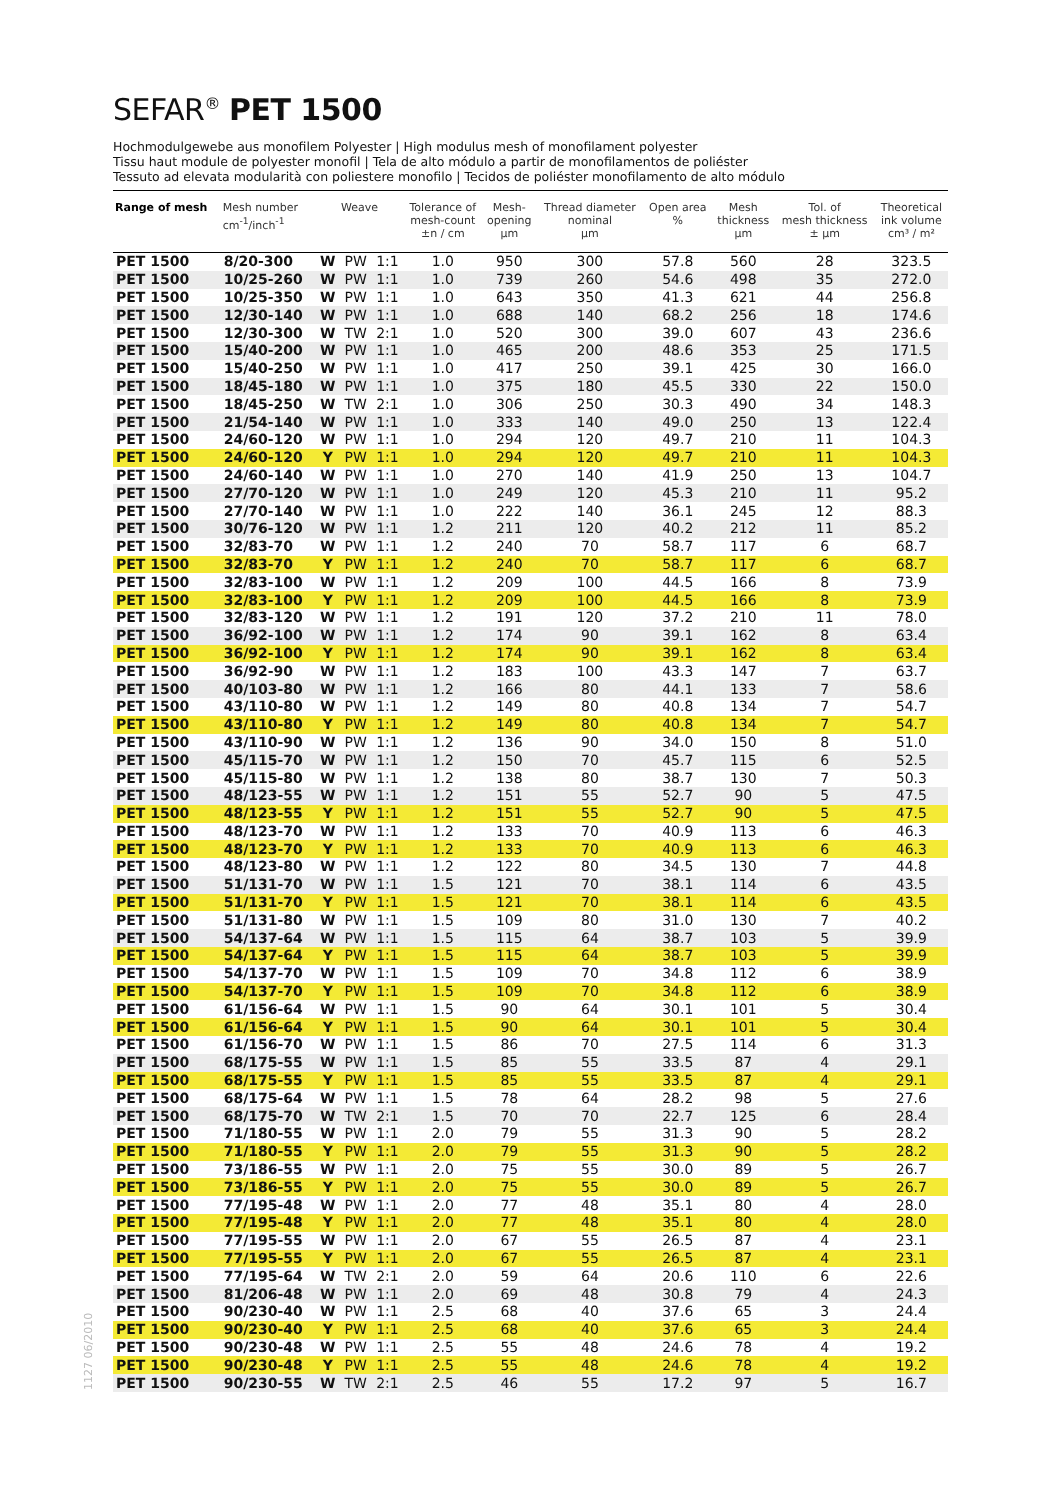SEFAR<sup>®</sup> PET 1500
Hochmodulgewebe aus monofilem Polyester | High modulus mesh of monofilament polyester
Tissu haut module de polyester monofil | Tela de alto módulo a partir de monofilamentos de poliéster
Tessuto ad elevata modularità con poliestere monofilo | Tecidos de poliéster monofilamento de alto módulo
| Range of mesh | Mesh number cm<sup>-1</sup>/inch<sup>-1</sup> | Weave | | | Tolerance of mesh-count ±n / cm | Mesh- opening µm | Thread diameter nominal µm | Open area % | Mesh thickness µm | Tol. of mesh thickness ± µm | Theoretical ink volume cm³ / m² |
| --- | --- | --- | --- | --- | --- | --- | --- | --- | --- | --- | --- |
| PET 1500 | 8/20-300 | W | PW | 1:1 | 1.0 | 950 | 300 | 57.8 | 560 | 28 | 323.5 |
| PET 1500 | 10/25-260 | W | PW | 1:1 | 1.0 | 739 | 260 | 54.6 | 498 | 35 | 272.0 |
| PET 1500 | 10/25-350 | W | PW | 1:1 | 1.0 | 643 | 350 | 41.3 | 621 | 44 | 256.8 |
| PET 1500 | 12/30-140 | W | PW | 1:1 | 1.0 | 688 | 140 | 68.2 | 256 | 18 | 174.6 |
| PET 1500 | 12/30-300 | W | TW | 2:1 | 1.0 | 520 | 300 | 39.0 | 607 | 43 | 236.6 |
| PET 1500 | 15/40-200 | W | PW | 1:1 | 1.0 | 465 | 200 | 48.6 | 353 | 25 | 171.5 |
| PET 1500 | 15/40-250 | W | PW | 1:1 | 1.0 | 417 | 250 | 39.1 | 425 | 30 | 166.0 |
| PET 1500 | 18/45-180 | W | PW | 1:1 | 1.0 | 375 | 180 | 45.5 | 330 | 22 | 150.0 |
| PET 1500 | 18/45-250 | W | TW | 2:1 | 1.0 | 306 | 250 | 30.3 | 490 | 34 | 148.3 |
| PET 1500 | 21/54-140 | W | PW | 1:1 | 1.0 | 333 | 140 | 49.0 | 250 | 13 | 122.4 |
| PET 1500 | 24/60-120 | W | PW | 1:1 | 1.0 | 294 | 120 | 49.7 | 210 | 11 | 104.3 |
| PET 1500 | 24/60-120 | Y | PW | 1:1 | 1.0 | 294 | 120 | 49.7 | 210 | 11 | 104.3 |
| PET 1500 | 24/60-140 | W | PW | 1:1 | 1.0 | 270 | 140 | 41.9 | 250 | 13 | 104.7 |
| PET 1500 | 27/70-120 | W | PW | 1:1 | 1.0 | 249 | 120 | 45.3 | 210 | 11 | 95.2 |
| PET 1500 | 27/70-140 | W | PW | 1:1 | 1.0 | 222 | 140 | 36.1 | 245 | 12 | 88.3 |
| PET 1500 | 30/76-120 | W | PW | 1:1 | 1.2 | 211 | 120 | 40.2 | 212 | 11 | 85.2 |
| PET 1500 | 32/83-70 | W | PW | 1:1 | 1.2 | 240 | 70 | 58.7 | 117 | 6 | 68.7 |
| PET 1500 | 32/83-70 | Y | PW | 1:1 | 1.2 | 240 | 70 | 58.7 | 117 | 6 | 68.7 |
| PET 1500 | 32/83-100 | W | PW | 1:1 | 1.2 | 209 | 100 | 44.5 | 166 | 8 | 73.9 |
| PET 1500 | 32/83-100 | Y | PW | 1:1 | 1.2 | 209 | 100 | 44.5 | 166 | 8 | 73.9 |
| PET 1500 | 32/83-120 | W | PW | 1:1 | 1.2 | 191 | 120 | 37.2 | 210 | 11 | 78.0 |
| PET 1500 | 36/92-100 | W | PW | 1:1 | 1.2 | 174 | 90 | 39.1 | 162 | 8 | 63.4 |
| PET 1500 | 36/92-100 | Y | PW | 1:1 | 1.2 | 174 | 90 | 39.1 | 162 | 8 | 63.4 |
| PET 1500 | 36/92-90 | W | PW | 1:1 | 1.2 | 183 | 100 | 43.3 | 147 | 7 | 63.7 |
| PET 1500 | 40/103-80 | W | PW | 1:1 | 1.2 | 166 | 80 | 44.1 | 133 | 7 | 58.6 |
| PET 1500 | 43/110-80 | W | PW | 1:1 | 1.2 | 149 | 80 | 40.8 | 134 | 7 | 54.7 |
| PET 1500 | 43/110-80 | Y | PW | 1:1 | 1.2 | 149 | 80 | 40.8 | 134 | 7 | 54.7 |
| PET 1500 | 43/110-90 | W | PW | 1:1 | 1.2 | 136 | 90 | 34.0 | 150 | 8 | 51.0 |
| PET 1500 | 45/115-70 | W | PW | 1:1 | 1.2 | 150 | 70 | 45.7 | 115 | 6 | 52.5 |
| PET 1500 | 45/115-80 | W | PW | 1:1 | 1.2 | 138 | 80 | 38.7 | 130 | 7 | 50.3 |
| PET 1500 | 48/123-55 | W | PW | 1:1 | 1.2 | 151 | 55 | 52.7 | 90 | 5 | 47.5 |
| PET 1500 | 48/123-55 | Y | PW | 1:1 | 1.2 | 151 | 55 | 52.7 | 90 | 5 | 47.5 |
| PET 1500 | 48/123-70 | W | PW | 1:1 | 1.2 | 133 | 70 | 40.9 | 113 | 6 | 46.3 |
| PET 1500 | 48/123-70 | Y | PW | 1:1 | 1.2 | 133 | 70 | 40.9 | 113 | 6 | 46.3 |
| PET 1500 | 48/123-80 | W | PW | 1:1 | 1.2 | 122 | 80 | 34.5 | 130 | 7 | 44.8 |
| PET 1500 | 51/131-70 | W | PW | 1:1 | 1.5 | 121 | 70 | 38.1 | 114 | 6 | 43.5 |
| PET 1500 | 51/131-70 | Y | PW | 1:1 | 1.5 | 121 | 70 | 38.1 | 114 | 6 | 43.5 |
| PET 1500 | 51/131-80 | W | PW | 1:1 | 1.5 | 109 | 80 | 31.0 | 130 | 7 | 40.2 |
| PET 1500 | 54/137-64 | W | PW | 1:1 | 1.5 | 115 | 64 | 38.7 | 103 | 5 | 39.9 |
| PET 1500 | 54/137-64 | Y | PW | 1:1 | 1.5 | 115 | 64 | 38.7 | 103 | 5 | 39.9 |
| PET 1500 | 54/137-70 | W | PW | 1:1 | 1.5 | 109 | 70 | 34.8 | 112 | 6 | 38.9 |
| PET 1500 | 54/137-70 | Y | PW | 1:1 | 1.5 | 109 | 70 | 34.8 | 112 | 6 | 38.9 |
| PET 1500 | 61/156-64 | W | PW | 1:1 | 1.5 | 90 | 64 | 30.1 | 101 | 5 | 30.4 |
| PET 1500 | 61/156-64 | Y | PW | 1:1 | 1.5 | 90 | 64 | 30.1 | 101 | 5 | 30.4 |
| PET 1500 | 61/156-70 | W | PW | 1:1 | 1.5 | 86 | 70 | 27.5 | 114 | 6 | 31.3 |
| PET 1500 | 68/175-55 | W | PW | 1:1 | 1.5 | 85 | 55 | 33.5 | 87 | 4 | 29.1 |
| PET 1500 | 68/175-55 | Y | PW | 1:1 | 1.5 | 85 | 55 | 33.5 | 87 | 4 | 29.1 |
| PET 1500 | 68/175-64 | W | PW | 1:1 | 1.5 | 78 | 64 | 28.2 | 98 | 5 | 27.6 |
| PET 1500 | 68/175-70 | W | TW | 2:1 | 1.5 | 70 | 70 | 22.7 | 125 | 6 | 28.4 |
| PET 1500 | 71/180-55 | W | PW | 1:1 | 2.0 | 79 | 55 | 31.3 | 90 | 5 | 28.2 |
| PET 1500 | 71/180-55 | Y | PW | 1:1 | 2.0 | 79 | 55 | 31.3 | 90 | 5 | 28.2 |
| PET 1500 | 73/186-55 | W | PW | 1:1 | 2.0 | 75 | 55 | 30.0 | 89 | 5 | 26.7 |
| PET 1500 | 73/186-55 | Y | PW | 1:1 | 2.0 | 75 | 55 | 30.0 | 89 | 5 | 26.7 |
| PET 1500 | 77/195-48 | W | PW | 1:1 | 2.0 | 77 | 48 | 35.1 | 80 | 4 | 28.0 |
| PET 1500 | 77/195-48 | Y | PW | 1:1 | 2.0 | 77 | 48 | 35.1 | 80 | 4 | 28.0 |
| PET 1500 | 77/195-55 | W | PW | 1:1 | 2.0 | 67 | 55 | 26.5 | 87 | 4 | 23.1 |
| PET 1500 | 77/195-55 | Y | PW | 1:1 | 2.0 | 67 | 55 | 26.5 | 87 | 4 | 23.1 |
| PET 1500 | 77/195-64 | W | TW | 2:1 | 2.0 | 59 | 64 | 20.6 | 110 | 6 | 22.6 |
| PET 1500 | 81/206-48 | W | PW | 1:1 | 2.0 | 69 | 48 | 30.8 | 79 | 4 | 24.3 |
| PET 1500 | 90/230-40 | W | PW | 1:1 | 2.5 | 68 | 40 | 37.6 | 65 | 3 | 24.4 |
| PET 1500 | 90/230-40 | Y | PW | 1:1 | 2.5 | 68 | 40 | 37.6 | 65 | 3 | 24.4 |
| PET 1500 | 90/230-48 | W | PW | 1:1 | 2.5 | 55 | 48 | 24.6 | 78 | 4 | 19.2 |
| PET 1500 | 90/230-48 | Y | PW | 1:1 | 2.5 | 55 | 48 | 24.6 | 78 | 4 | 19.2 |
| PET 1500 | 90/230-55 | W | TW | 2:1 | 2.5 | 46 | 55 | 17.2 | 97 | 5 | 16.7 |
1127 06/2010